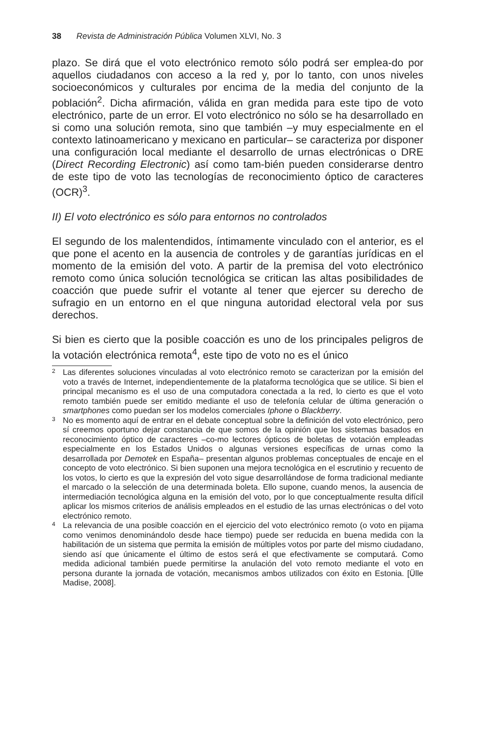38 Revista de Administración Pública Volumen XLVI, No. 3
plazo. Se dirá que el voto electrónico remoto sólo podrá ser emplea-do por aquellos ciudadanos con acceso a la red y, por lo tanto, con unos niveles socioeconómicos y culturales por encima de la media del conjunto de la población<sup>2</sup>. Dicha afirmación, válida en gran medida para este tipo de voto electrónico, parte de un error. El voto electrónico no sólo se ha desarrollado en si como una solución remota, sino que también –y muy especialmente en el contexto latinoamericano y mexicano en particular– se caracteriza por disponer una configuración local mediante el desarrollo de urnas electrónicas o DRE (Direct Recording Electronic) así como tam-bién pueden considerarse dentro de este tipo de voto las tecnologías de reconocimiento óptico de caracteres (OCR)<sup>3</sup>.
II) El voto electrónico es sólo para entornos no controlados
El segundo de los malentendidos, íntimamente vinculado con el anterior, es el que pone el acento en la ausencia de controles y de garantías jurídicas en el momento de la emisión del voto. A partir de la premisa del voto electrónico remoto como única solución tecnológica se critican las altas posibilidades de coacción que puede sufrir el votante al tener que ejercer su derecho de sufragio en un entorno en el que ninguna autoridad electoral vela por sus derechos.
Si bien es cierto que la posible coacción es uno de los principales peligros de la votación electrónica remota<sup>4</sup>, este tipo de voto no es el único
2
Las diferentes soluciones vinculadas al voto electrónico remoto se caracterizan por la emisión del voto a través de Internet, independientemente de la plataforma tecnológica que se utilice. Si bien el principal mecanismo es el uso de una computadora conectada a la red, lo cierto es que el voto remoto también puede ser emitido mediante el uso de telefonía celular de última generación o smartphones como puedan ser los modelos comerciales Iphone o Blackberry.
3
No es momento aquí de entrar en el debate conceptual sobre la definición del voto electrónico, pero sí creemos oportuno dejar constancia de que somos de la opinión que los sistemas basados en reconocimiento óptico de caracteres –co-mo lectores ópticos de boletas de votación empleadas especialmente en los Estados Unidos o algunas versiones específicas de urnas como la desarrollada por Demotek en España– presentan algunos problemas conceptuales de encaje en el concepto de voto electrónico. Si bien suponen una mejora tecnológica en el escrutinio y recuento de los votos, lo cierto es que la expresión del voto sigue desarrollándose de forma tradicional mediante el marcado o la selección de una determinada boleta. Ello supone, cuando menos, la ausencia de intermediación tecnológica alguna en la emisión del voto, por lo que conceptualmente resulta difícil aplicar los mismos criterios de análisis empleados en el estudio de las urnas electrónicas o del voto electrónico remoto.
4
La relevancia de una posible coacción en el ejercicio del voto electrónico remoto (o voto en pijama como venimos denominándolo desde hace tiempo) puede ser reducida en buena medida con la habilitación de un sistema que permita la emisión de múltiples votos por parte del mismo ciudadano, siendo así que únicamente el último de estos será el que efectivamente se computará. Como medida adicional también puede permitirse la anulación del voto remoto mediante el voto en persona durante la jornada de votación, mecanismos ambos utilizados con éxito en Estonia. [Ülle Madise, 2008].